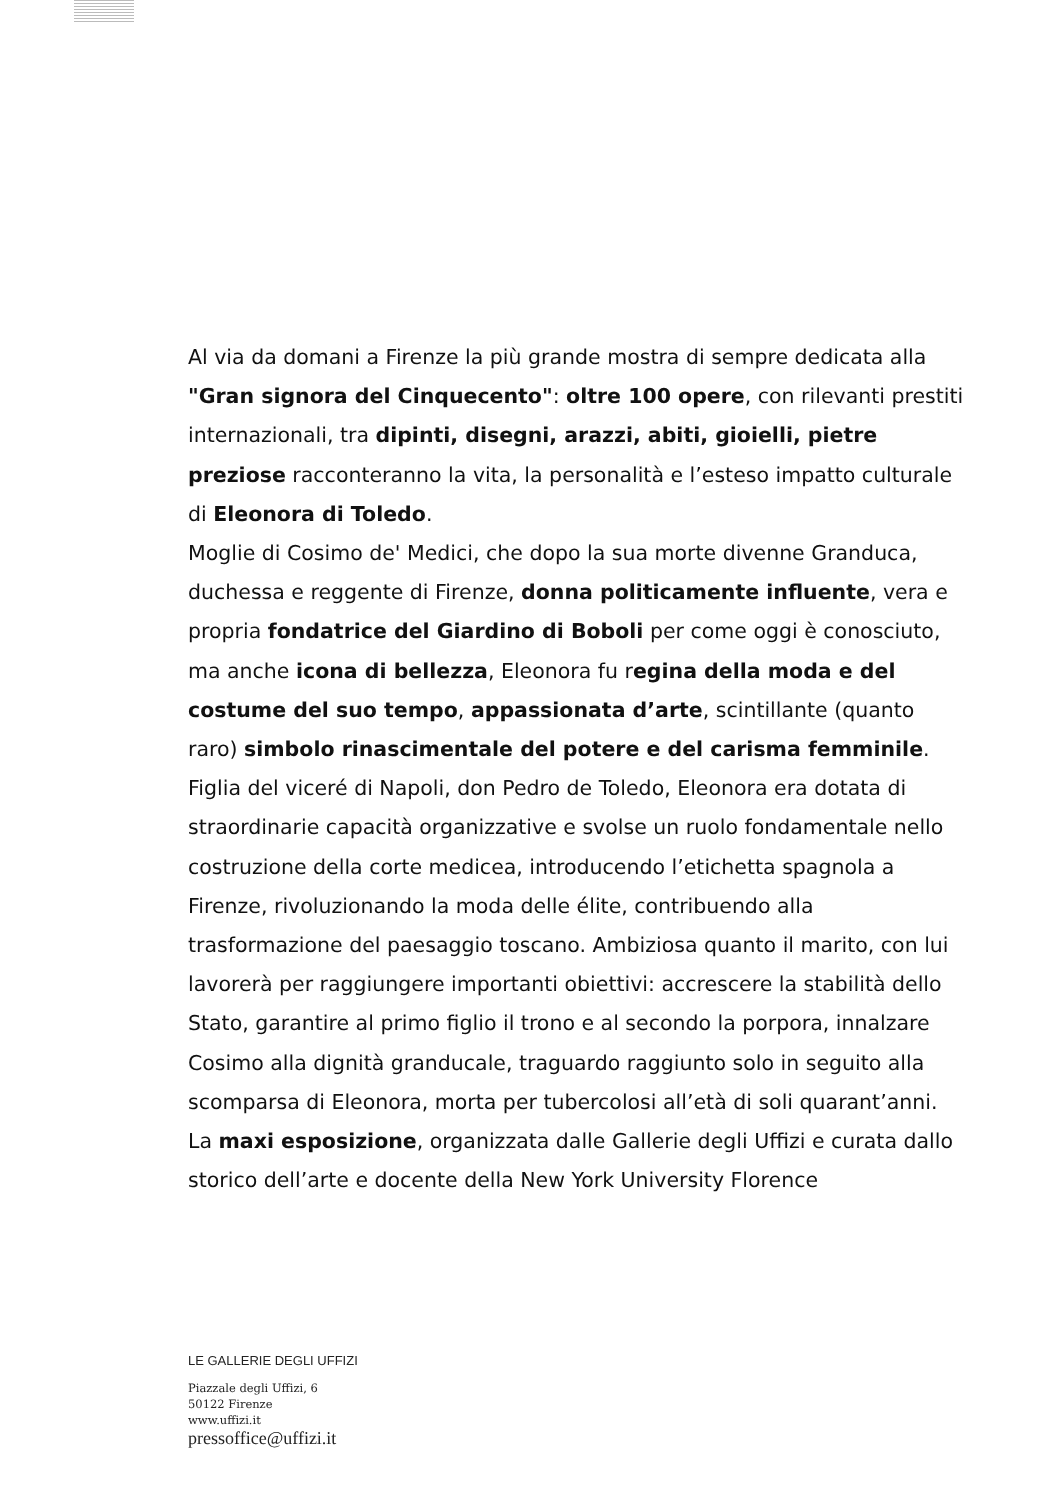Al via da domani a Firenze la più grande mostra di sempre dedicata alla "Gran signora del Cinquecento": oltre 100 opere, con rilevanti prestiti internazionali, tra dipinti, disegni, arazzi, abiti, gioielli, pietre preziose racconteranno la vita, la personalità e l’esteso impatto culturale di Eleonora di Toledo.
Moglie di Cosimo de' Medici, che dopo la sua morte divenne Granduca, duchessa e reggente di Firenze, donna politicamente influente, vera e propria fondatrice del Giardino di Boboli per come oggi è conosciuto, ma anche icona di bellezza, Eleonora fu regina della moda e del costume del suo tempo, appassionata d’arte, scintillante (quanto raro) simbolo rinascimentale del potere e del carisma femminile.
Figlia del viceré di Napoli, don Pedro de Toledo, Eleonora era dotata di straordinarie capacità organizzative e svolse un ruolo fondamentale nello costruzione della corte medicea, introducendo l’etichetta spagnola a Firenze, rivoluzionando la moda delle élite, contribuendo alla trasformazione del paesaggio toscano. Ambiziosa quanto il marito, con lui lavorerà per raggiungere importanti obiettivi: accrescere la stabilità dello Stato, garantire al primo figlio il trono e al secondo la porpora, innalzare Cosimo alla dignità granducale, traguardo raggiunto solo in seguito alla scomparsa di Eleonora, morta per tubercolosi all’età di soli quarant’anni.
La maxi esposizione, organizzata dalle Gallerie degli Uffizi e curata dallo storico dell’arte e docente della New York University Florence
LE GALLERIE DEGLI UFFIZI
Piazzale degli Uffizi, 6
50122 Firenze
www.uffizi.it
pressoffice@uffizi.it